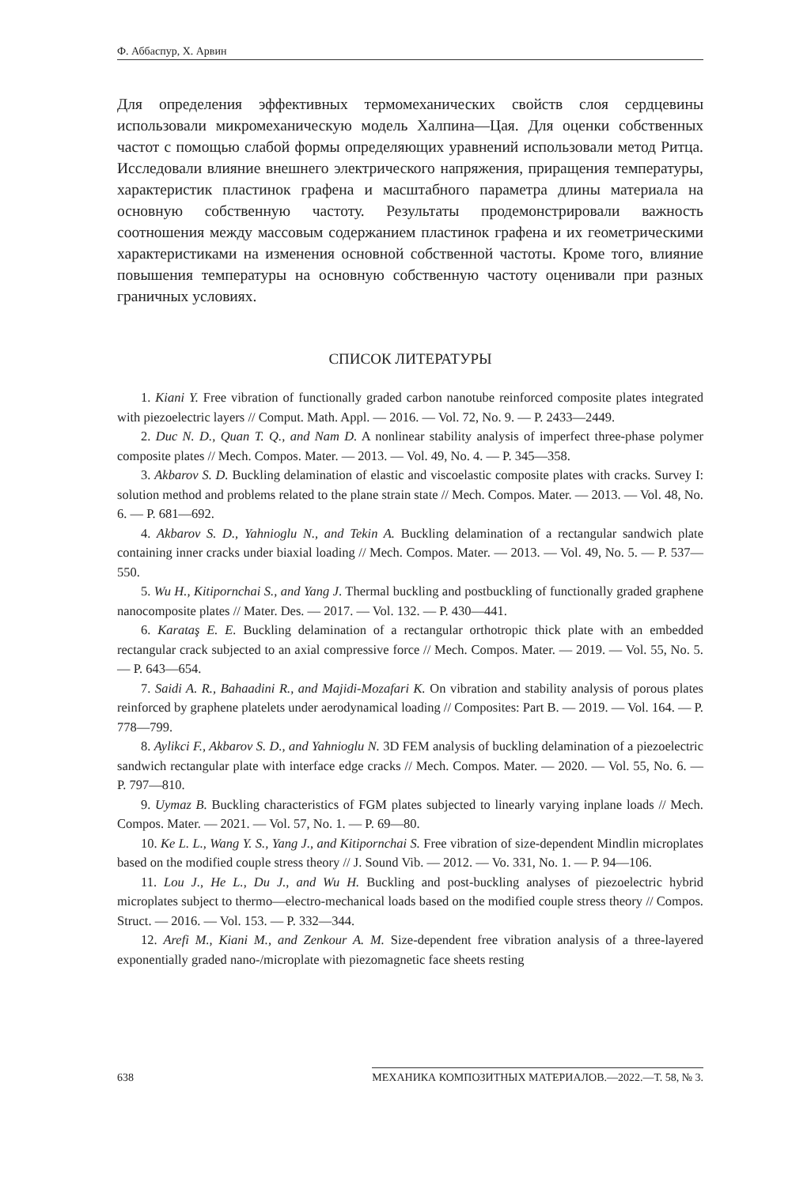Ф. Аббаспур, Х. Арвин
Для определения эффективных термомеханических свойств слоя сердцевины использовали микромеханическую модель Халпина—Цая. Для оценки собственных частот с помощью слабой формы определяющих уравнений использовали метод Ритца. Исследовали влияние внешнего электрического напряжения, приращения температуры, характеристик пластинок графена и масштабного параметра длины материала на основную собственную частоту. Результаты продемонстрировали важность соотношения между массовым содержанием пластинок графена и их геометрическими характеристиками на изменения основной собственной частоты. Кроме того, влияние повышения температуры на основную собственную частоту оценивали при разных граничных условиях.
СПИСОК ЛИТЕРАТУРЫ
1. Kiani Y. Free vibration of functionally graded carbon nanotube reinforced composite plates integrated with piezoelectric layers // Comput. Math. Appl. — 2016. — Vol. 72, No. 9. — P. 2433—2449.
2. Duc N. D., Quan T. Q., and Nam D. A nonlinear stability analysis of imperfect three-phase polymer composite plates // Mech. Compos. Mater. — 2013. — Vol. 49, No. 4. — P. 345—358.
3. Akbarov S. D. Buckling delamination of elastic and viscoelastic composite plates with cracks. Survey I: solution method and problems related to the plane strain state // Mech. Compos. Mater. — 2013. — Vol. 48, No. 6. — P. 681—692.
4. Akbarov S. D., Yahnioglu N., and Tekin A. Buckling delamination of a rectangular sandwich plate containing inner cracks under biaxial loading // Mech. Compos. Mater. — 2013. — Vol. 49, No. 5. — P. 537—550.
5. Wu H., Kitipornchai S., and Yang J. Thermal buckling and postbuckling of functionally graded graphene nanocomposite plates // Mater. Des. — 2017. — Vol. 132. — P. 430—441.
6. Karataş E. E. Buckling delamination of a rectangular orthotropic thick plate with an embedded rectangular crack subjected to an axial compressive force // Mech. Compos. Mater. — 2019. — Vol. 55, No. 5. — P. 643—654.
7. Saidi A. R., Bahaadini R., and Majidi-Mozafari K. On vibration and stability analysis of porous plates reinforced by graphene platelets under aerodynamical loading // Composites: Part B. — 2019. — Vol. 164. — P. 778—799.
8. Aylikci F., Akbarov S. D., and Yahnioglu N. 3D FEM analysis of buckling delamination of a piezoelectric sandwich rectangular plate with interface edge cracks // Mech. Compos. Mater. — 2020. — Vol. 55, No. 6. — P. 797—810.
9. Uymaz B. Buckling characteristics of FGM plates subjected to linearly varying inplane loads // Mech. Compos. Mater. — 2021. — Vol. 57, No. 1. — P. 69—80.
10. Ke L. L., Wang Y. S., Yang J., and Kitipornchai S. Free vibration of size-dependent Mindlin microplates based on the modified couple stress theory // J. Sound Vib. — 2012. — Vo. 331, No. 1. — P. 94—106.
11. Lou J., He L., Du J., and Wu H. Buckling and post-buckling analyses of piezoelectric hybrid microplates subject to thermo—electro-mechanical loads based on the modified couple stress theory // Compos. Struct. — 2016. — Vol. 153. — P. 332—344.
12. Arefi M., Kiani M., and Zenkour A. M. Size-dependent free vibration analysis of a three-layered exponentially graded nano-/microplate with piezomagnetic face sheets resting
638 МЕХАНИКА КОМПОЗИТНЫХ МАТЕРИАЛОВ.—2022.—Т. 58, № 3.